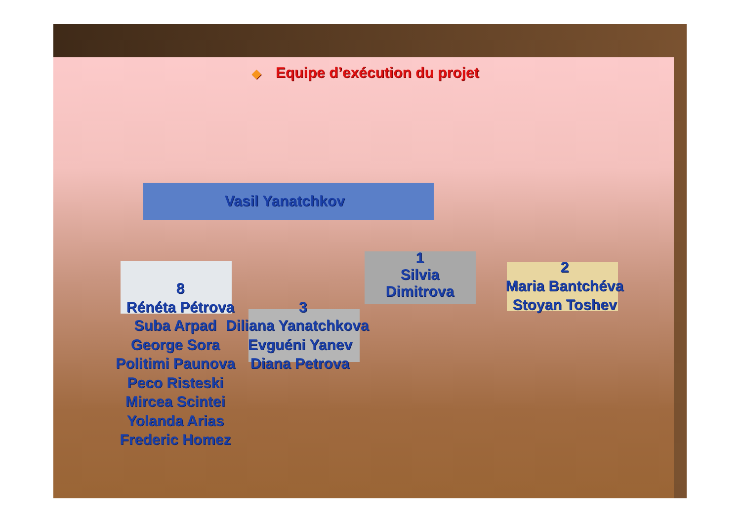◆ Equipe d’exécution du projet
Vasil Yanatchkov
1
Silvia
Dimitrova
2
Maria Bantchéva
Stoyan Toshev
8
Rénéta Pétrova
3
Suba Arpad
George Sora
Politimi Paunova
Peco Risteski
Mircea Scintei
Yolanda Arias
Frederic Homez
Diliana Yanatchkova
Evguéni Yanev
Diana Petrova